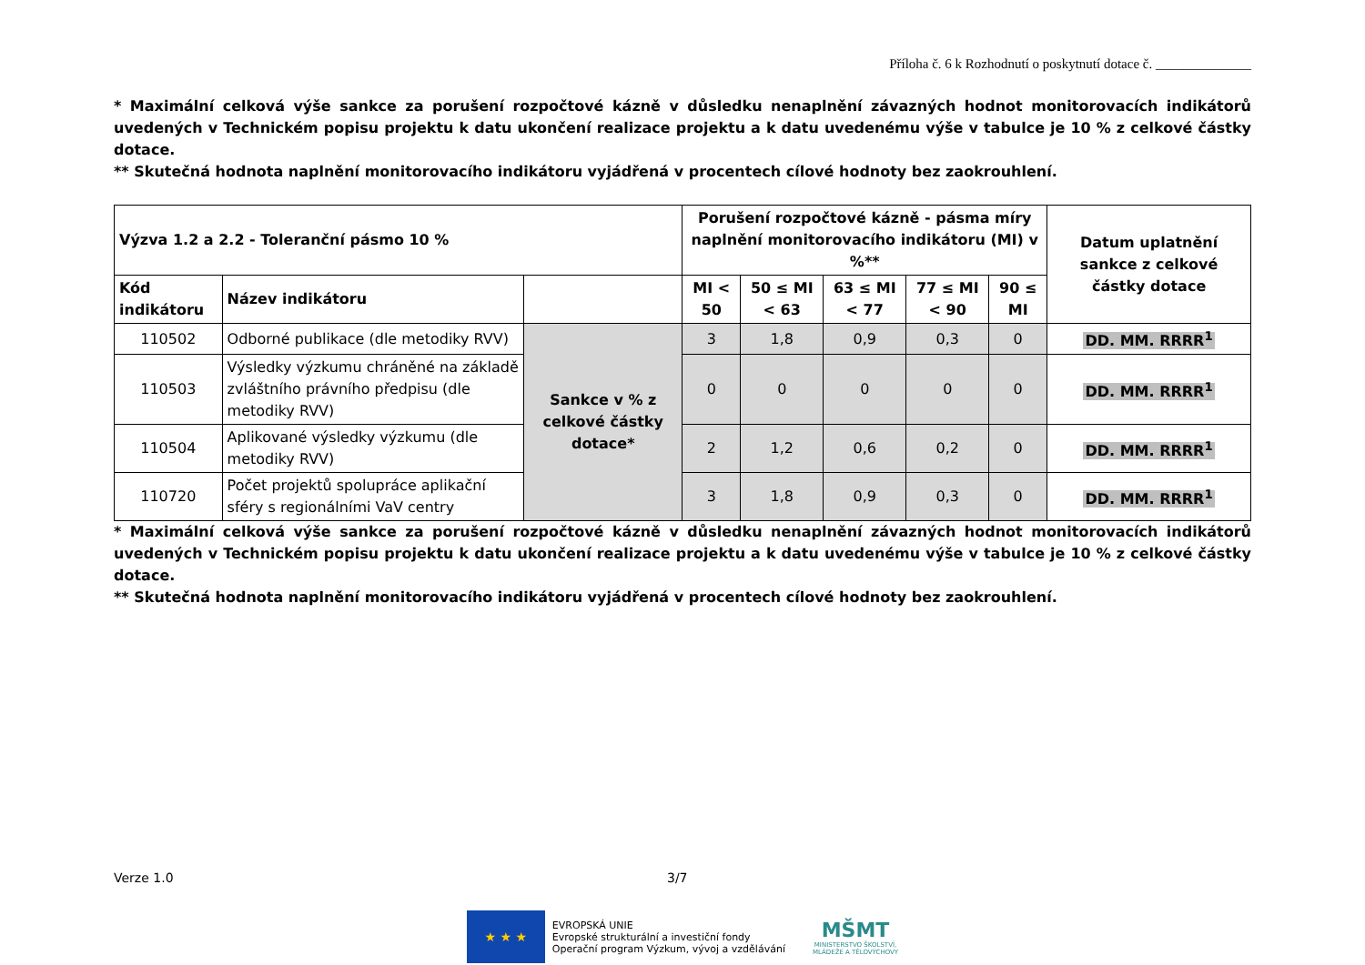Příloha č. 6 k Rozhodnutí o poskytnutí dotace č. ______________
* Maximální celková výše sankce za porušení rozpočtové kázně v důsledku nenaplnění závazných hodnot monitorovacích indikátorů uvedených v Technickém popisu projektu k datu ukončení realizace projektu a k datu uvedenému výše v tabulce je 10 % z celkové částky dotace.
** Skutečná hodnota naplnění monitorovacího indikátoru vyjádřená v procentech cílové hodnoty bez zaokrouhlení.
| Výzva 1.2 a 2.2 - Toleranční pásmo 10 % | | | Porušení rozpočtové kázně - pásma míry naplnění monitorovacího indikátoru (MI) v %** | | | | | Datum uplatnění sankce z celkové částky dotace |
| --- | --- | --- | --- | --- | --- | --- | --- | --- |
| Kód indikátoru | Název indikátoru | | MI < 50 | 50 ≤ MI < 63 | 63 ≤ MI < 77 | 77 ≤ MI < 90 | 90 ≤ MI | |
| 110502 | Odborné publikace (dle metodiky RVV) | Sankce v % z celkové částky dotace* | 3 | 1,8 | 0,9 | 0,3 | 0 | DD. MM. RRRR<sup>1</sup> |
| 110503 | Výsledky výzkumu chráněné na základě zvláštního právního předpisu (dle metodiky RVV) | | 0 | 0 | 0 | 0 | 0 | DD. MM. RRRR<sup>1</sup> |
| 110504 | Aplikované výsledky výzkumu (dle metodiky RVV) | | 2 | 1,2 | 0,6 | 0,2 | 0 | DD. MM. RRRR<sup>1</sup> |
| 110720 | Počet projektů spolupráce aplikační sféry s regionálními VaV centry | | 3 | 1,8 | 0,9 | 0,3 | 0 | DD. MM. RRRR<sup>1</sup> |
* Maximální celková výše sankce za porušení rozpočtové kázně v důsledku nenaplnění závazných hodnot monitorovacích indikátorů uvedených v Technickém popisu projektu k datu ukončení realizace projektu a k datu uvedenému výše v tabulce je 10 % z celkové částky dotace.
** Skutečná hodnota naplnění monitorovacího indikátoru vyjádřená v procentech cílové hodnoty bez zaokrouhlení.
Verze 1.0 3/7
★ ★ ★
EVROPSKÁ UNIE
Evropské strukturální a investiční fondy
Operační program Výzkum, vývoj a vzdělávání
MŠMT
MINISTERSTVO ŠKOLSTVÍ,
MLÁDEŽE A TĚLOVÝCHOVY